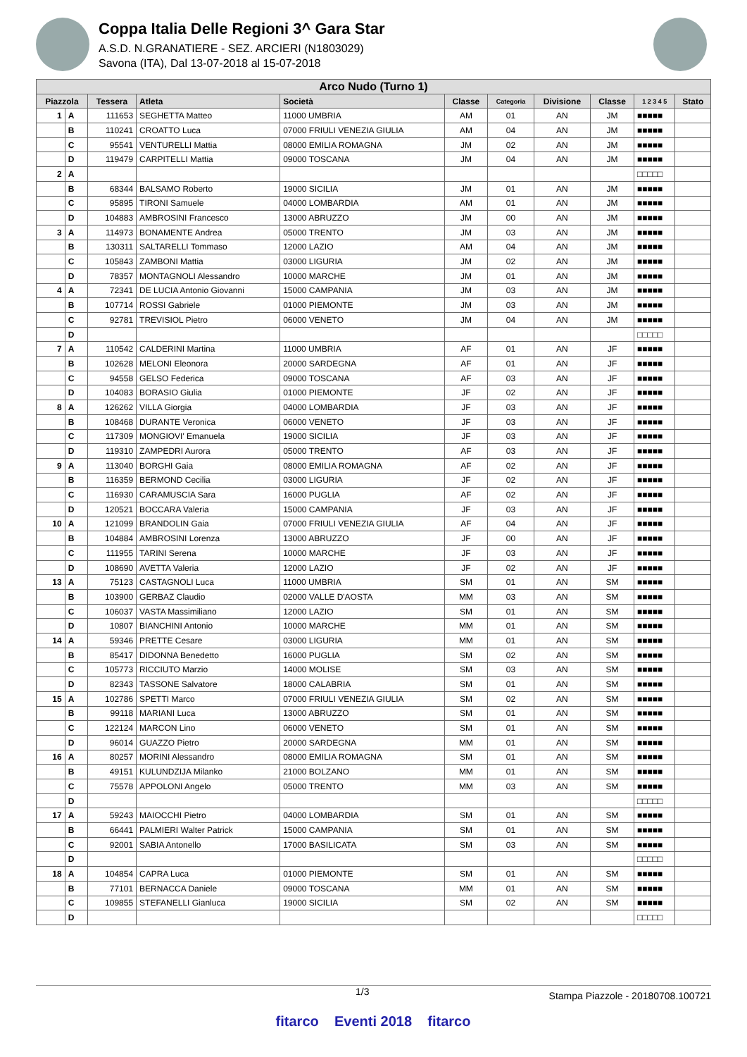Coppa Italia Delle Regioni 3^ Gara Star
A.S.D. N.GRANATIERE - SEZ. ARCIERI (N1803029)
Savona (ITA), Dal 13-07-2018 al 15-07-2018
| Arco Nudo (Turno 1) | | | | | | | | | | |
| Piazzola | | Tessera | Atleta | Società | Classe | Categoria | Divisione | Classe | 1 2 3 4 5 | Stato |
| 1 | A | 111653 | SEGHETTA Matteo | 11000 UMBRIA | AM | 01 | AN | JM | ■■■■■ | |
| | B | 110241 | CROATTO Luca | 07000 FRIULI VENEZIA GIULIA | AM | 04 | AN | JM | ■■■■■ | |
| | C | 95541 | VENTURELLI Mattia | 08000 EMILIA ROMAGNA | JM | 02 | AN | JM | ■■■■■ | |
| | D | 119479 | CARPITELLI Mattia | 09000 TOSCANA | JM | 04 | AN | JM | ■■■■■ | |
| 2 | A | | | | | | | | □□□□□ | |
| | B | 68344 | BALSAMO Roberto | 19000 SICILIA | JM | 01 | AN | JM | ■■■■■ | |
| | C | 95895 | TIRONI Samuele | 04000 LOMBARDIA | AM | 01 | AN | JM | ■■■■■ | |
| | D | 104883 | AMBROSINI Francesco | 13000 ABRUZZO | JM | 00 | AN | JM | ■■■■■ | |
| 3 | A | 114973 | BONAMENTE Andrea | 05000 TRENTO | JM | 03 | AN | JM | ■■■■■ | |
| | B | 130311 | SALTARELLI Tommaso | 12000 LAZIO | AM | 04 | AN | JM | ■■■■■ | |
| | C | 105843 | ZAMBONI Mattia | 03000 LIGURIA | JM | 02 | AN | JM | ■■■■■ | |
| | D | 78357 | MONTAGNOLI Alessandro | 10000 MARCHE | JM | 01 | AN | JM | ■■■■■ | |
| 4 | A | 72341 | DE LUCIA Antonio Giovanni | 15000 CAMPANIA | JM | 03 | AN | JM | ■■■■■ | |
| | B | 107714 | ROSSI Gabriele | 01000 PIEMONTE | JM | 03 | AN | JM | ■■■■■ | |
| | C | 92781 | TREVISIOL Pietro | 06000 VENETO | JM | 04 | AN | JM | ■■■■■ | |
| | D | | | | | | | | □□□□□ | |
| 7 | A | 110542 | CALDERINI Martina | 11000 UMBRIA | AF | 01 | AN | JF | ■■■■■ | |
| | B | 102628 | MELONI Eleonora | 20000 SARDEGNA | AF | 01 | AN | JF | ■■■■■ | |
| | C | 94558 | GELSO Federica | 09000 TOSCANA | AF | 03 | AN | JF | ■■■■■ | |
| | D | 104083 | BORASIO Giulia | 01000 PIEMONTE | JF | 02 | AN | JF | ■■■■■ | |
| 8 | A | 126262 | VILLA Giorgia | 04000 LOMBARDIA | JF | 03 | AN | JF | ■■■■■ | |
| | B | 108468 | DURANTE Veronica | 06000 VENETO | JF | 03 | AN | JF | ■■■■■ | |
| | C | 117309 | MONGIOVI' Emanuela | 19000 SICILIA | JF | 03 | AN | JF | ■■■■■ | |
| | D | 119310 | ZAMPEDRI Aurora | 05000 TRENTO | AF | 03 | AN | JF | ■■■■■ | |
| 9 | A | 113040 | BORGHI Gaia | 08000 EMILIA ROMAGNA | AF | 02 | AN | JF | ■■■■■ | |
| | B | 116359 | BERMOND Cecilia | 03000 LIGURIA | JF | 02 | AN | JF | ■■■■■ | |
| | C | 116930 | CARAMUSCIA Sara | 16000 PUGLIA | AF | 02 | AN | JF | ■■■■■ | |
| | D | 120521 | BOCCARA Valeria | 15000 CAMPANIA | JF | 03 | AN | JF | ■■■■■ | |
| 10 | A | 121099 | BRANDOLIN Gaia | 07000 FRIULI VENEZIA GIULIA | AF | 04 | AN | JF | ■■■■■ | |
| | B | 104884 | AMBROSINI Lorenza | 13000 ABRUZZO | JF | 00 | AN | JF | ■■■■■ | |
| | C | 111955 | TARINI Serena | 10000 MARCHE | JF | 03 | AN | JF | ■■■■■ | |
| | D | 108690 | AVETTA Valeria | 12000 LAZIO | JF | 02 | AN | JF | ■■■■■ | |
| 13 | A | 75123 | CASTAGNOLI Luca | 11000 UMBRIA | SM | 01 | AN | SM | ■■■■■ | |
| | B | 103900 | GERBAZ Claudio | 02000 VALLE D'AOSTA | MM | 03 | AN | SM | ■■■■■ | |
| | C | 106037 | VASTA Massimiliano | 12000 LAZIO | SM | 01 | AN | SM | ■■■■■ | |
| | D | 10807 | BIANCHINI Antonio | 10000 MARCHE | MM | 01 | AN | SM | ■■■■■ | |
| 14 | A | 59346 | PRETTE Cesare | 03000 LIGURIA | MM | 01 | AN | SM | ■■■■■ | |
| | B | 85417 | DIDONNA Benedetto | 16000 PUGLIA | SM | 02 | AN | SM | ■■■■■ | |
| | C | 105773 | RICCIUTO Marzio | 14000 MOLISE | SM | 03 | AN | SM | ■■■■■ | |
| | D | 82343 | TASSONE Salvatore | 18000 CALABRIA | SM | 01 | AN | SM | ■■■■■ | |
| 15 | A | 102786 | SPETTI Marco | 07000 FRIULI VENEZIA GIULIA | SM | 02 | AN | SM | ■■■■■ | |
| | B | 99118 | MARIANI Luca | 13000 ABRUZZO | SM | 01 | AN | SM | ■■■■■ | |
| | C | 122124 | MARCON Lino | 06000 VENETO | SM | 01 | AN | SM | ■■■■■ | |
| | D | 96014 | GUAZZO Pietro | 20000 SARDEGNA | MM | 01 | AN | SM | ■■■■■ | |
| 16 | A | 80257 | MORINI Alessandro | 08000 EMILIA ROMAGNA | SM | 01 | AN | SM | ■■■■■ | |
| | B | 49151 | KULUNDZIJA Milanko | 21000 BOLZANO | MM | 01 | AN | SM | ■■■■■ | |
| | C | 75578 | APPOLONI Angelo | 05000 TRENTO | MM | 03 | AN | SM | ■■■■■ | |
| | D | | | | | | | | □□□□□ | |
| 17 | A | 59243 | MAIOCCHI Pietro | 04000 LOMBARDIA | SM | 01 | AN | SM | ■■■■■ | |
| | B | 66441 | PALMIERI Walter Patrick | 15000 CAMPANIA | SM | 01 | AN | SM | ■■■■■ | |
| | C | 92001 | SABIA Antonello | 17000 BASILICATA | SM | 03 | AN | SM | ■■■■■ | |
| | D | | | | | | | | □□□□□ | |
| 18 | A | 104854 | CAPRA Luca | 01000 PIEMONTE | SM | 01 | AN | SM | ■■■■■ | |
| | B | 77101 | BERNACCA Daniele | 09000 TOSCANA | MM | 01 | AN | SM | ■■■■■ | |
| | C | 109855 | STEFANELLI Gianluca | 19000 SICILIA | SM | 02 | AN | SM | ■■■■■ | |
| | D | | | | | | | | □□□□□ | |
1/3 Stampa Piazzole - 20180708.100721
fitarco Eventi 2018 fitarco